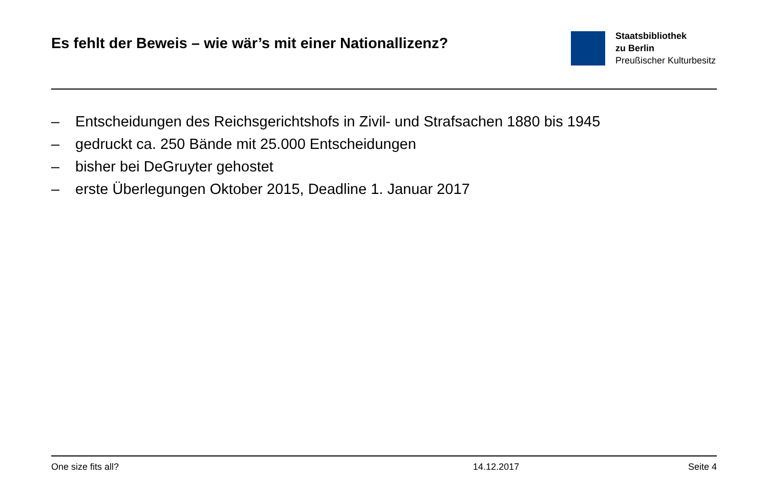Es fehlt der Beweis – wie wär’s mit einer Nationallizenz?
Staatsbibliothek
zu Berlin
Preußischer Kulturbesitz
– Entscheidungen des Reichsgerichtshofs in Zivil- und Strafsachen 1880 bis 1945
– gedruckt ca. 250 Bände mit 25.000 Entscheidungen
– bisher bei DeGruyter gehostet
– erste Überlegungen Oktober 2015, Deadline 1. Januar 2017
One size fits all? 14.12.2017 Seite 4